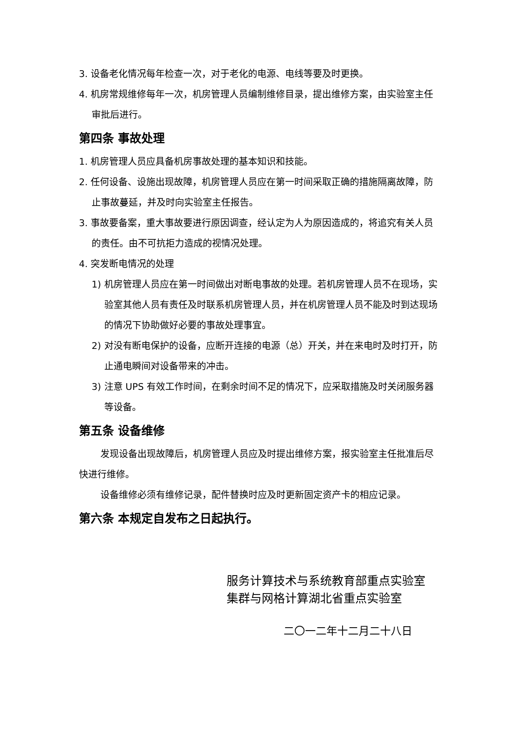3. 设备老化情况每年检查一次，对于老化的电源、电线等要及时更换。
4. 机房常规维修每年一次，机房管理人员编制维修目录，提出维修方案，由实验室主任审批后进行。
第四条 事故处理
1. 机房管理人员应具备机房事故处理的基本知识和技能。
2. 任何设备、设施出现故障，机房管理人员应在第一时间采取正确的措施隔离故障，防止事故蔓延，并及时向实验室主任报告。
3. 事故要备案，重大事故要进行原因调查，经认定为人为原因造成的，将追究有关人员的责任。由不可抗拒力造成的视情况处理。
4. 突发断电情况的处理
1) 机房管理人员应在第一时间做出对断电事故的处理。若机房管理人员不在现场，实验室其他人员有责任及时联系机房管理人员，并在机房管理人员不能及时到达现场的情况下协助做好必要的事故处理事宜。
2) 对没有断电保护的设备，应断开连接的电源（总）开关，并在来电时及时打开，防止通电瞬间对设备带来的冲击。
3) 注意 UPS 有效工作时间，在剩余时间不足的情况下，应采取措施及时关闭服务器等设备。
第五条 设备维修
发现设备出现故障后，机房管理人员应及时提出维修方案，报实验室主任批准后尽快进行维修。
设备维修必须有维修记录，配件替换时应及时更新固定资产卡的相应记录。
第六条 本规定自发布之日起执行。
服务计算技术与系统教育部重点实验室
集群与网格计算湖北省重点实验室
二〇一二年十二月二十八日